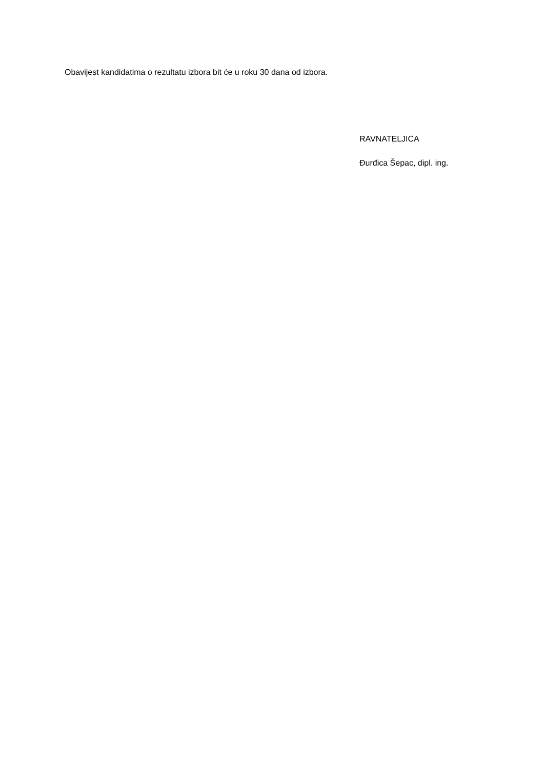Obavijest kandidatima o rezultatu izbora bit će u roku 30 dana od izbora.
RAVNATELJICA
Đurđica Šepac, dipl. ing.